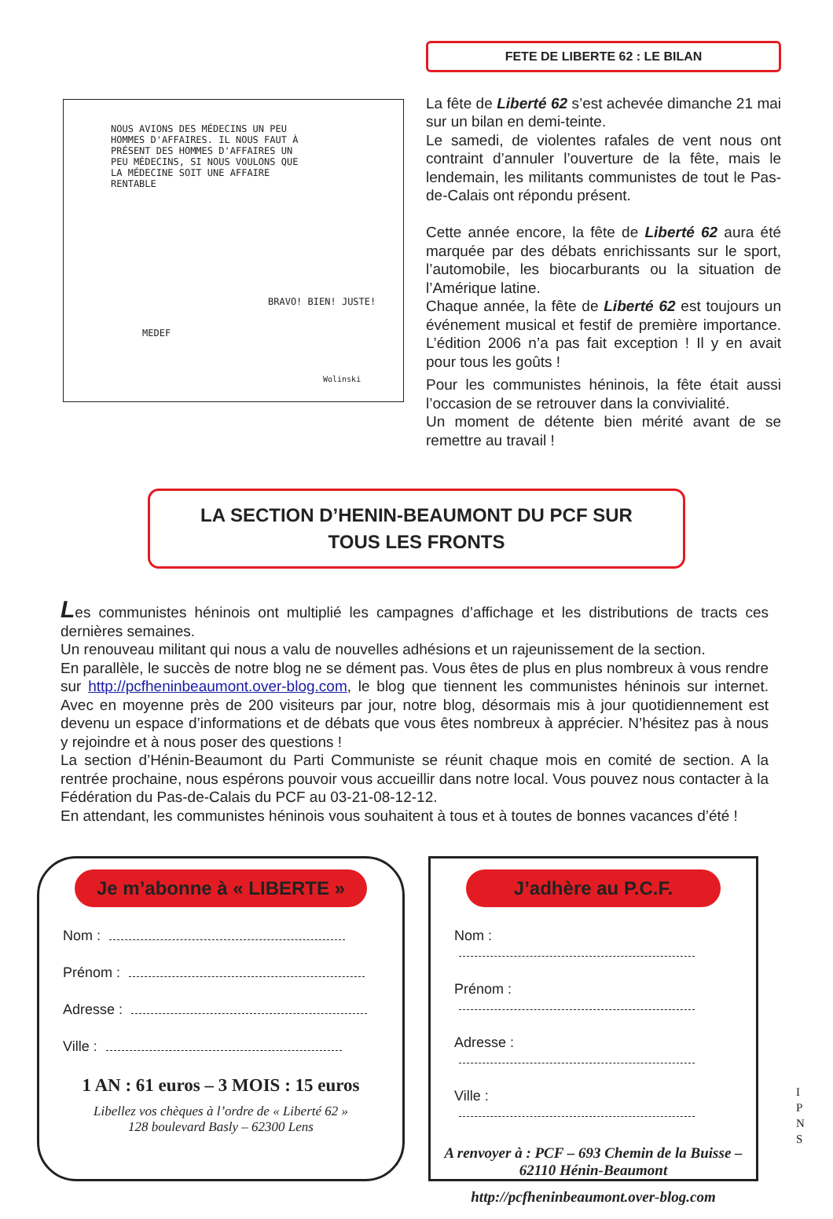NOUS AVIONS DES MÉDECINS UN PEU HOMMES D'AFFAIRES. IL NOUS FAUT À PRÉSENT DES HOMMES D'AFFAIRES UN PEU MÉDECINS, SI NOUS VOULONS QUE LA MÉDECINE SOIT UNE AFFAIRE RENTABLE
MEDEF
BRAVO! BIEN! JUSTE!
Wolinski
FETE DE LIBERTE 62 : LE BILAN
La fête de Liberté 62 s’est achevée dimanche 21 mai sur un bilan en demi-teinte.
Le samedi, de violentes rafales de vent nous ont contraint d’annuler l’ouverture de la fête, mais le lendemain, les militants communistes de tout le Pas-de-Calais ont répondu présent.
Cette année encore, la fête de Liberté 62 aura été marquée par des débats enrichissants sur le sport, l’automobile, les biocarburants ou la situation de l’Amérique latine.
Chaque année, la fête de Liberté 62 est toujours un événement musical et festif de première importance. L’édition 2006 n’a pas fait exception ! Il y en avait pour tous les goûts !
Pour les communistes héninois, la fête était aussi l’occasion de se retrouver dans la convivialité.
Un moment de détente bien mérité avant de se remettre au travail !
LA SECTION D’HENIN-BEAUMONT DU PCF SUR
TOUS LES FRONTS
Les communistes héninois ont multiplié les campagnes d’affichage et les distributions de tracts ces dernières semaines.
Un renouveau militant qui nous a valu de nouvelles adhésions et un rajeunissement de la section.
En parallèle, le succès de notre blog ne se dément pas. Vous êtes de plus en plus nombreux à vous rendre sur http://pcfheninbeaumont.over-blog.com, le blog que tiennent les communistes héninois sur internet. Avec en moyenne près de 200 visiteurs par jour, notre blog, désormais mis à jour quotidiennement est devenu un espace d’informations et de débats que vous êtes nombreux à apprécier. N’hésitez pas à nous y rejoindre et à nous poser des questions !
La section d’Hénin-Beaumont du Parti Communiste se réunit chaque mois en comité de section. A la rentrée prochaine, nous espérons pouvoir vous accueillir dans notre local. Vous pouvez nous contacter à la Fédération du Pas-de-Calais du PCF au 03-21-08-12-12.
En attendant, les communistes héninois vous souhaitent à tous et à toutes de bonnes vacances d’été !
Je m’abonne à « LIBERTE »
Nom :
Prénom :
Adresse :
Ville :
1 AN : 61 euros – 3 MOIS : 15 euros
Libellez vos chèques à l’ordre de « Liberté 62 »
128 boulevard Basly – 62300 Lens
J’adhère au P.C.F.
Nom :
Prénom :
Adresse :
Ville :
A renvoyer à : PCF – 693 Chemin de la Buisse – 62110 Hénin-Beaumont
http://pcfheninbeaumont.over-blog.com
I P N S